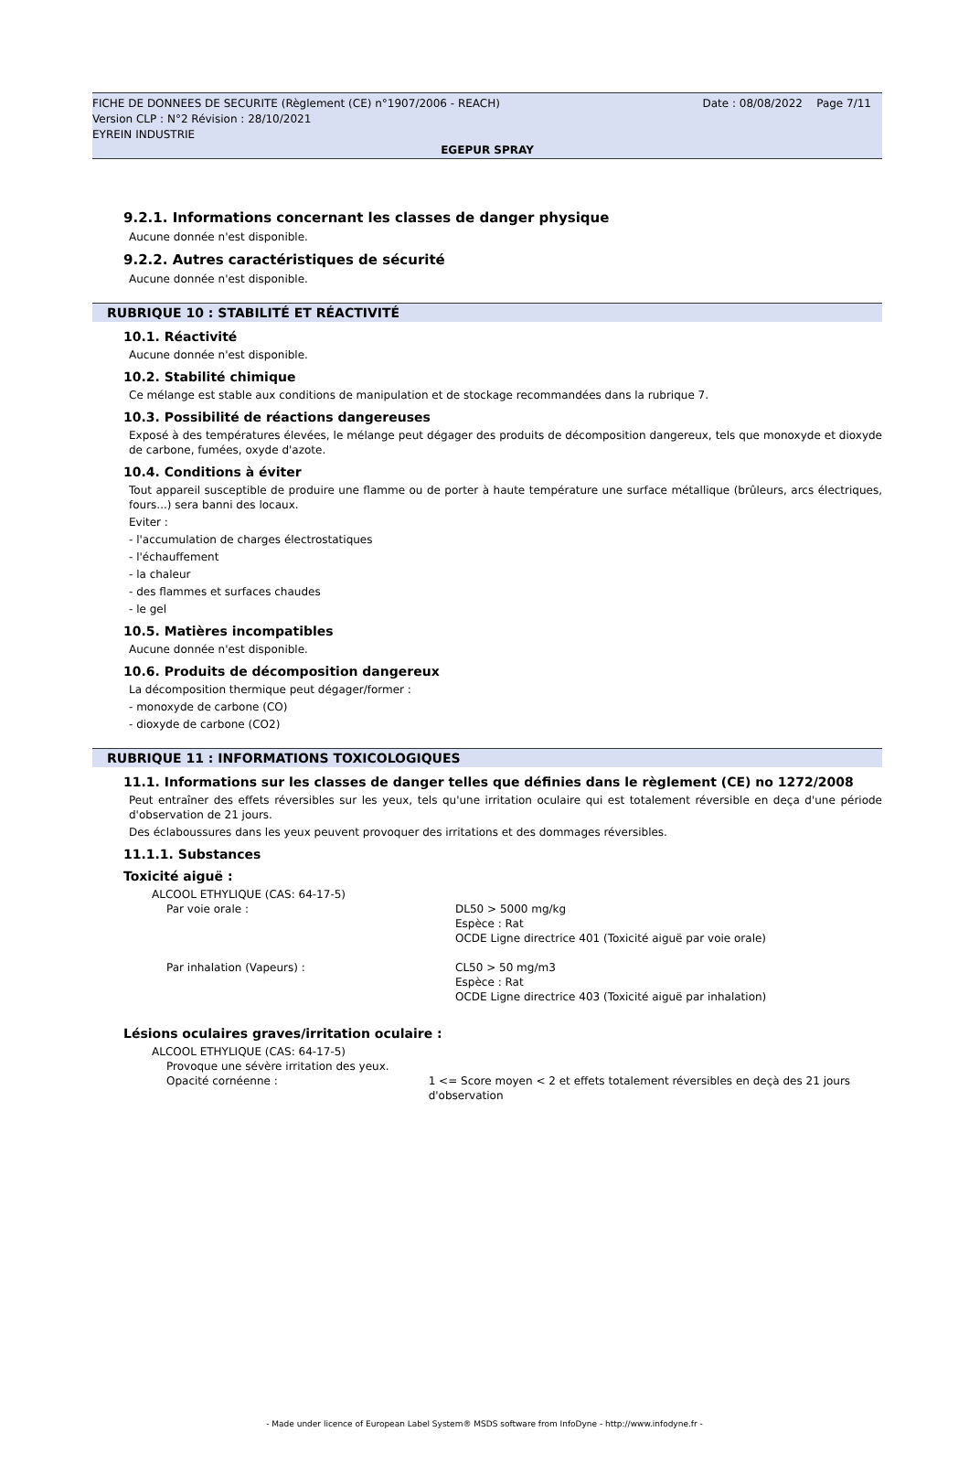FICHE DE DONNEES DE SECURITE (Règlement (CE) n°1907/2006 - REACH) Date : 08/08/2022 Page 7/11
Version CLP : N°2 Révision : 28/10/2021
EYREIN INDUSTRIE
EGEPUR SPRAY
9.2.1. Informations concernant les classes de danger physique
Aucune donnée n'est disponible.
9.2.2. Autres caractéristiques de sécurité
Aucune donnée n'est disponible.
RUBRIQUE 10 : STABILITÉ ET RÉACTIVITÉ
10.1. Réactivité
Aucune donnée n'est disponible.
10.2. Stabilité chimique
Ce mélange est stable aux conditions de manipulation et de stockage recommandées dans la rubrique 7.
10.3. Possibilité de réactions dangereuses
Exposé à des températures élevées, le mélange peut dégager des produits de décomposition dangereux, tels que monoxyde et dioxyde de carbone, fumées, oxyde d'azote.
10.4. Conditions à éviter
Tout appareil susceptible de produire une flamme ou de porter à haute température une surface métallique (brûleurs, arcs électriques, fours...) sera banni des locaux.
Eviter :
- l'accumulation de charges électrostatiques
- l'échauffement
- la chaleur
- des flammes et surfaces chaudes
- le gel
10.5. Matières incompatibles
Aucune donnée n'est disponible.
10.6. Produits de décomposition dangereux
La décomposition thermique peut dégager/former :
- monoxyde de carbone (CO)
- dioxyde de carbone (CO2)
RUBRIQUE 11 : INFORMATIONS TOXICOLOGIQUES
11.1. Informations sur les classes de danger telles que définies dans le règlement (CE) no 1272/2008
Peut entraîner des effets réversibles sur les yeux, tels qu'une irritation oculaire qui est totalement réversible en deça d'une période d'observation de 21 jours.
Des éclaboussures dans les yeux peuvent provoquer des irritations et des dommages réversibles.
11.1.1. Substances
Toxicité aiguë :
ALCOOL ETHYLIQUE (CAS: 64-17-5)
Par voie orale : DL50 > 5000 mg/kg
Espèce : Rat
OCDE Ligne directrice 401 (Toxicité aiguë par voie orale)
Par inhalation (Vapeurs) : CL50 > 50 mg/m3
Espèce : Rat
OCDE Ligne directrice 403 (Toxicité aiguë par inhalation)
Lésions oculaires graves/irritation oculaire :
ALCOOL ETHYLIQUE (CAS: 64-17-5)
Provoque une sévère irritation des yeux.
Opacité cornéenne : 1 <= Score moyen < 2 et effets totalement réversibles en deçà des 21 jours d'observation
- Made under licence of European Label System® MSDS software from InfoDyne - http://www.infodyne.fr -